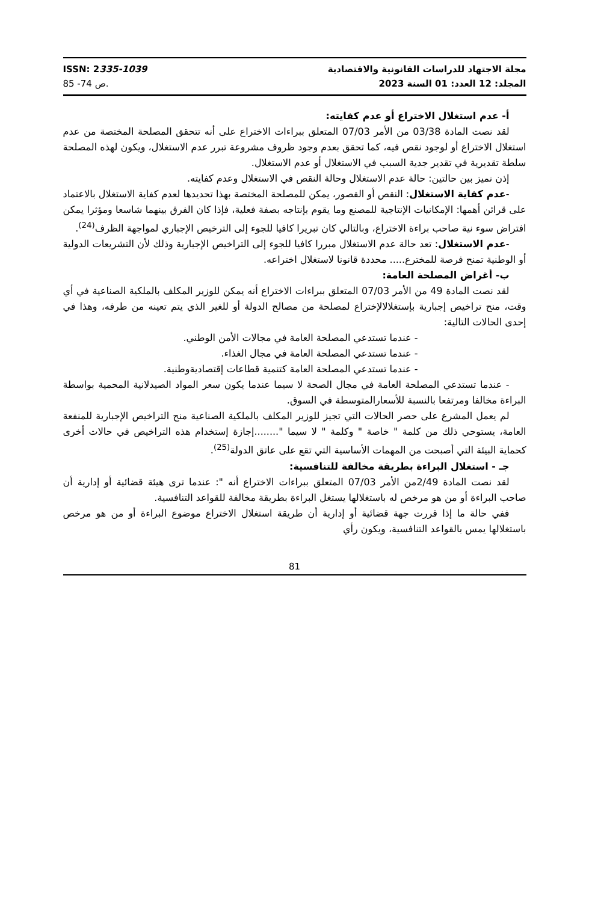ISSN: 2335-1039
ص 74- 85.
مجلة الاجتهاد للدراسات القانونية والاقتصادية
المجلد: 12 العدد: 01 السنة 2023
أ- عدم استغلال الاختراع أو عدم كفايته:
لقد نصت المادة 03/38 من الأمر 07/03 المتعلق ببراءات الاختراع على أنه تتحقق المصلحة المختصة من عدم استغلال الاختراع أو لوجود نقص فيه، كما تحقق بعدم وجود ظروف مشروعة تبرر عدم الاستغلال، ويكون لهذه المصلحة سلطة تقديرية في تقدير جدية السبب في الاستغلال أو عدم الاستغلال.
إذن نميز بين حالتين: حالة عدم الاستغلال وحالة النقص في الاستغلال وعدم كفايته.
-عدم كفاية الاستغلال: النقص أو القصور، يمكن للمصلحة المختصة بهذا تحديدها لعدم كفاية الاستغلال بالاعتماد على قرائن أهمها: الإمكانيات الإنتاجية للمصنع وما يقوم بإنتاجه بصفة فعلية، فإذا كان الفرق بينهما شاسعا ومؤثرا يمكن افتراض سوء نية صاحب براءة الاختراع، وبالتالي كان تبريرا كافيا للجوء إلى الترخيص الإجباري لمواجهة الظرف<sup>(24)</sup>.
-عدم الاستغلال: تعد حالة عدم الاستغلال مبررا كافيا للجوء إلى التراخيص الإجبارية وذلك لأن التشريعات الدولية أو الوطنية تمنح فرصة للمخترع..... محددة قانونا لاستغلال اختراعه.
ب- أغراض المصلحة العامة:
لقد نصت المادة 49 من الأمر 07/03 المتعلق ببراءات الاختراع أنه يمكن للوزير المكلف بالملكية الصناعية في أي وقت، منح تراخيص إجبارية بإستغلالالإختراع لمصلحة من مصالح الدولة أو للغير الذي يتم تعينه من طرفه، وهذا في إحدى الحالات التالية:
- عندما تستدعي المصلحة العامة في مجالات الأمن الوطني.
- عندما تستدعي المصلحة العامة في مجال الغذاء.
- عندما تستدعي المصلحة العامة كتنمية قطاعات إقتصاديةوطنية.
- عندما تستدعي المصلحة العامة في مجال الصحة لا سيما عندما يكون سعر المواد الصيدلانية المحمية بواسطة البراءة مخالفا ومرتفعا بالنسبة للأسعارالمتوسطة في السوق.
لم يعمل المشرع على حصر الحالات التي تجيز للوزير المكلف بالملكية الصناعية منح التراخيص الإجبارية للمنفعة العامة، يستوحي ذلك من كلمة " خاصة " وكلمة " لا سيما "........إجازة إستخدام هذه التراخيص في حالات أخرى كحماية البيئة التي أصبحت من المهمات الأساسية التي تقع على عاتق الدولة<sup>(25)</sup>.
جـ - استغلال البراءة بطريقة مخالفة للتنافسية:
لقد نصت المادة 2/49من الأمر 07/03 المتعلق ببراءات الاختراع أنه ": عندما ترى هيئة قضائية أو إدارية أن صاحب البراءة أو من هو مرخص له باستغلالها يستغل البراءة بطريقة مخالفة للقواعد التنافسية.
ففي حالة ما إذا قررت جهة قضائية أو إدارية أن طريقة استغلال الاختراع موضوع البراءة أو من هو مرخص باستغلالها يمس بالقواعد التنافسية، ويكون رأي
81